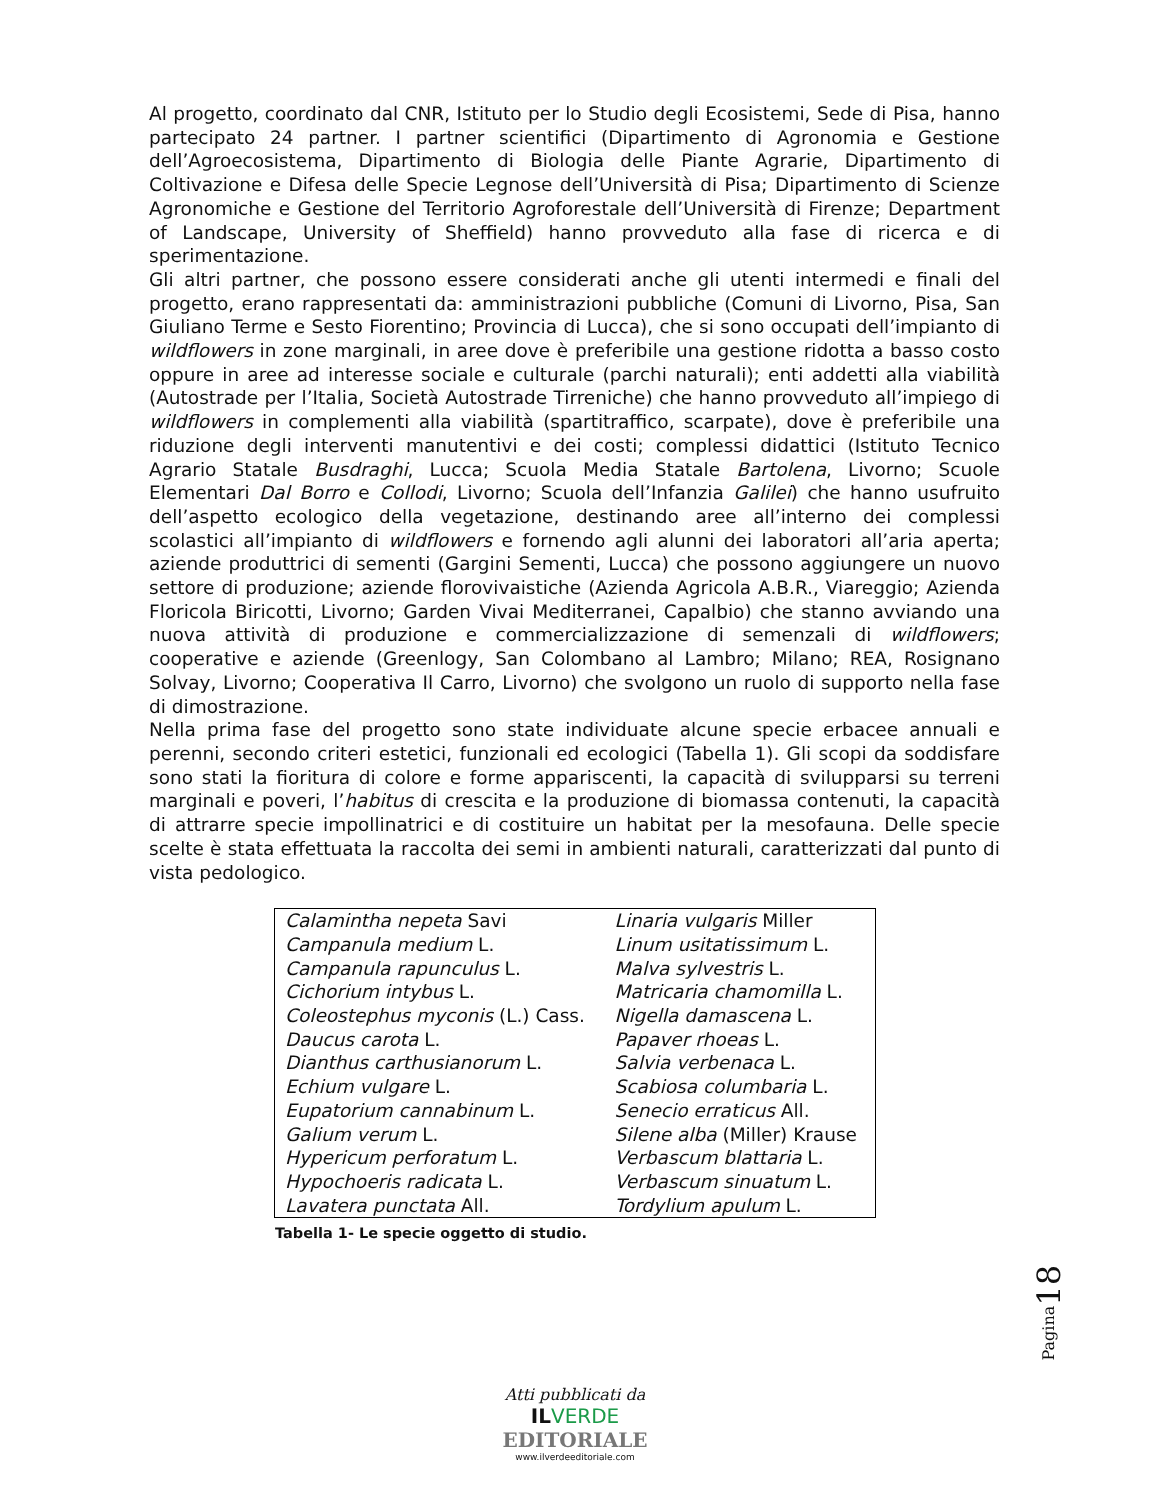Al progetto, coordinato dal CNR, Istituto per lo Studio degli Ecosistemi, Sede di Pisa, hanno partecipato 24 partner. I partner scientifici (Dipartimento di Agronomia e Gestione dell’Agroecosistema, Dipartimento di Biologia delle Piante Agrarie, Dipartimento di Coltivazione e Difesa delle Specie Legnose dell’Università di Pisa; Dipartimento di Scienze Agronomiche e Gestione del Territorio Agroforestale dell’Università di Firenze; Department of Landscape, University of Sheffield) hanno provveduto alla fase di ricerca e di sperimentazione.
Gli altri partner, che possono essere considerati anche gli utenti intermedi e finali del progetto, erano rappresentati da: amministrazioni pubbliche (Comuni di Livorno, Pisa, San Giuliano Terme e Sesto Fiorentino; Provincia di Lucca), che si sono occupati dell’impianto di wildflowers in zone marginali, in aree dove è preferibile una gestione ridotta a basso costo oppure in aree ad interesse sociale e culturale (parchi naturali); enti addetti alla viabilità (Autostrade per l’Italia, Società Autostrade Tirreniche) che hanno provveduto all’impiego di wildflowers in complementi alla viabilità (spartitraffico, scarpate), dove è preferibile una riduzione degli interventi manutentivi e dei costi; complessi didattici (Istituto Tecnico Agrario Statale Busdraghi, Lucca; Scuola Media Statale Bartolena, Livorno; Scuole Elementari Dal Borro e Collodi, Livorno; Scuola dell’Infanzia Galilei) che hanno usufruito dell’aspetto ecologico della vegetazione, destinando aree all’interno dei complessi scolastici all’impianto di wildflowers e fornendo agli alunni dei laboratori all’aria aperta; aziende produttrici di sementi (Gargini Sementi, Lucca) che possono aggiungere un nuovo settore di produzione; aziende florovivaistiche (Azienda Agricola A.B.R., Viareggio; Azienda Floricola Biricotti, Livorno; Garden Vivai Mediterranei, Capalbio) che stanno avviando una nuova attività di produzione e commercializzazione di semenzali di wildflowers; cooperative e aziende (Greenlogy, San Colombano al Lambro; Milano; REA, Rosignano Solvay, Livorno; Cooperativa Il Carro, Livorno) che svolgono un ruolo di supporto nella fase di dimostrazione.
Nella prima fase del progetto sono state individuate alcune specie erbacee annuali e perenni, secondo criteri estetici, funzionali ed ecologici (Tabella 1). Gli scopi da soddisfare sono stati la fioritura di colore e forme appariscenti, la capacità di svilupparsi su terreni marginali e poveri, l’habitus di crescita e la produzione di biomassa contenuti, la capacità di attrarre specie impollinatrici e di costituire un habitat per la mesofauna. Delle specie scelte è stata effettuata la raccolta dei semi in ambienti naturali, caratterizzati dal punto di vista pedologico.
| Calamintha nepeta Savi | Linaria vulgaris Miller |
| Campanula medium L. | Linum usitatissimum L. |
| Campanula rapunculus L. | Malva sylvestris L. |
| Cichorium intybus L. | Matricaria chamomilla L. |
| Coleostephus myconis (L.) Cass. | Nigella damascena L. |
| Daucus carota L. | Papaver rhoeas L. |
| Dianthus carthusianorum L. | Salvia verbenaca L. |
| Echium vulgare L. | Scabiosa columbaria L. |
| Eupatorium cannabinum L. | Senecio erraticus All. |
| Galium verum L. | Silene alba (Miller) Krause |
| Hypericum perforatum L. | Verbascum blattaria L. |
| Hypochoeris radicata L. | Verbascum sinuatum L. |
| Lavatera punctata All. | Tordylium apulum L. |
Tabella 1- Le specie oggetto di studio.
Pagina 18
Atti pubblicati da
IL VERDE
EDITORIALE
www.ilverdeeditoriale.com